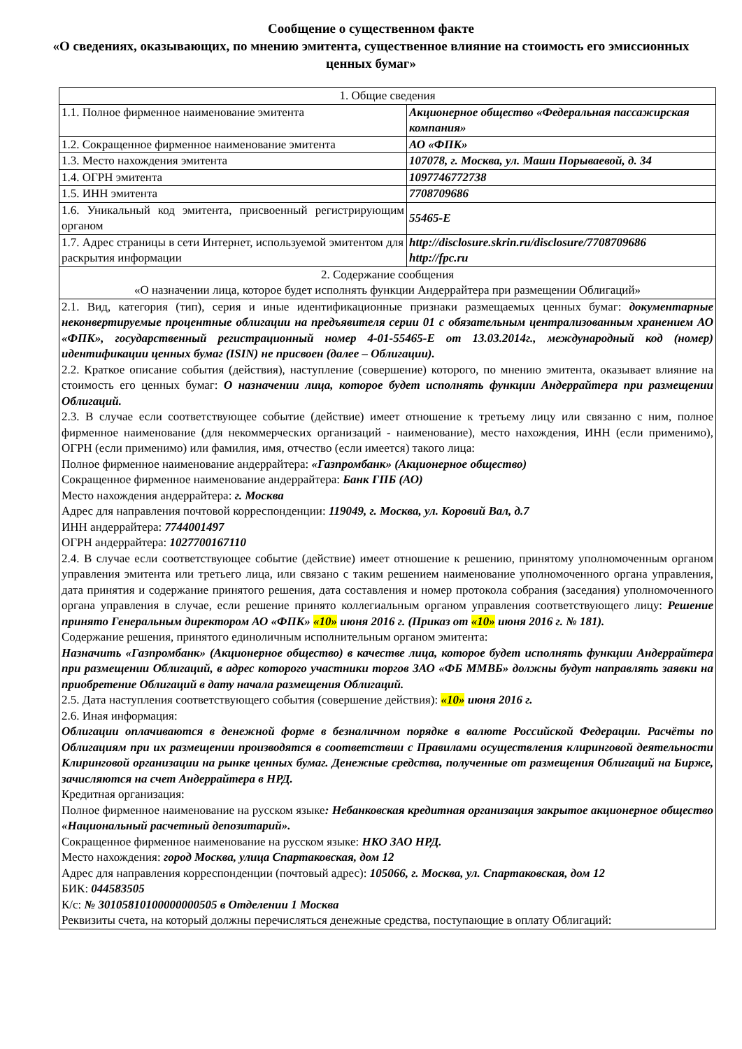Сообщение о существенном факте
«О сведениях, оказывающих, по мнению эмитента, существенное влияние на стоимость его эмиссионных ценных бумаг»
| 1. Общие сведения | |
| 1.1. Полное фирменное наименование эмитента | Акционерное общество «Федеральная пассажирская компания» |
| 1.2. Сокращенное фирменное наименование эмитента | АО «ФПК» |
| 1.3. Место нахождения эмитента | 107078, г. Москва, ул. Маши Порываевой, д. 34 |
| 1.4. ОГРН эмитента | 1097746772738 |
| 1.5. ИНН эмитента | 7708709686 |
| 1.6. Уникальный код эмитента, присвоенный регистрирующим органом | 55465-E |
| 1.7. Адрес страницы в сети Интернет, используемой эмитентом для раскрытия информации | http://disclosure.skrin.ru/disclosure/7708709686 http://fpc.ru |
| 2. Содержание сообщения «О назначении лица, которое будет исполнять функции Андеррайтера при размещении Облигаций» | |
| 2.1. Вид, категория (тип), серия и иные идентификационные признаки размещаемых ценных бумаг: документарные неконвертируемые процентные облигации на предъявителя серии 01 с обязательным централизованным хранением АО «ФПК», государственный регистрационный номер 4-01-55465-E от 13.03.2014г., международный код (номер) идентификации ценных бумаг (ISIN) не присвоен (далее – Облигации). 2.2. Краткое описание события (действия), наступление (совершение) которого, по мнению эмитента, оказывает влияние на стоимость его ценных бумаг: О назначении лица, которое будет исполнять функции Андеррайтера при размещении Облигаций. 2.3. В случае если соответствующее событие (действие) имеет отношение к третьему лицу или связанно с ним, полное фирменное наименование (для некоммерческих организаций - наименование), место нахождения, ИНН (если применимо), ОГРН (если применимо) или фамилия, имя, отчество (если имеется) такого лица: Полное фирменное наименование андеррайтера: «Газпромбанк» (Акционерное общество) Сокращенное фирменное наименование андеррайтера: Банк ГПБ (АО) Место нахождения андеррайтера: г. Москва Адрес для направления почтовой корреспонденции: 119049, г. Москва, ул. Коровий Вал, д.7 ИНН андеррайтера: 7744001497 ОГРН андеррайтера: 1027700167110 2.4. В случае если соответствующее событие (действие) имеет отношение к решению, принятому уполномоченным органом управления эмитента или третьего лица, или связано с таким решением наименование уполномоченного органа управления, дата принятия и содержание принятого решения, дата составления и номер протокола собрания (заседания) уполномоченного органа управления в случае, если решение принято коллегиальным органом управления соответствующего лицу: Решение принято Генеральным директором АО «ФПК» «10» июня 2016 г. (Приказ от «10» июня 2016 г. № 181). Содержание решения, принятого единоличным исполнительным органом эмитента: Назначить «Газпромбанк» (Акционерное общество) в качестве лица, которое будет исполнять функции Андеррайтера при размещении Облигаций, в адрес которого участники торгов ЗАО «ФБ ММВБ» должны будут направлять заявки на приобретение Облигаций в дату начала размещения Облигаций. 2.5. Дата наступления соответствующего события (совершение действия): «10» июня 2016 г. 2.6. Иная информация: Облигации оплачиваются в денежной форме в безналичном порядке в валюте Российской Федерации. Расчёты по Облигациям при их размещении производятся в соответствии с Правилами осуществления клиринговой деятельности Клиринговой организации на рынке ценных бумаг. Денежные средства, полученные от размещения Облигаций на Бирже, зачисляются на счет Андеррайтера в НРД. Кредитная организация: Полное фирменное наименование на русском языке : Небанковская кредитная организация закрытое акционерное общество «Национальный расчетный депозитарий». Сокращенное фирменное наименование на русском языке: НКО ЗАО НРД. Место нахождения: город Москва, улица Спартаковская, дом 12 Адрес для направления корреспонденции (почтовый адрес): 105066, г. Москва, ул. Спартаковская, дом 12 БИК: 044583505 К/с: № 30105810100000000505 в Отделении 1 Москва Реквизиты счета, на который должны перечисляться денежные средства, поступающие в оплату Облигаций: | |